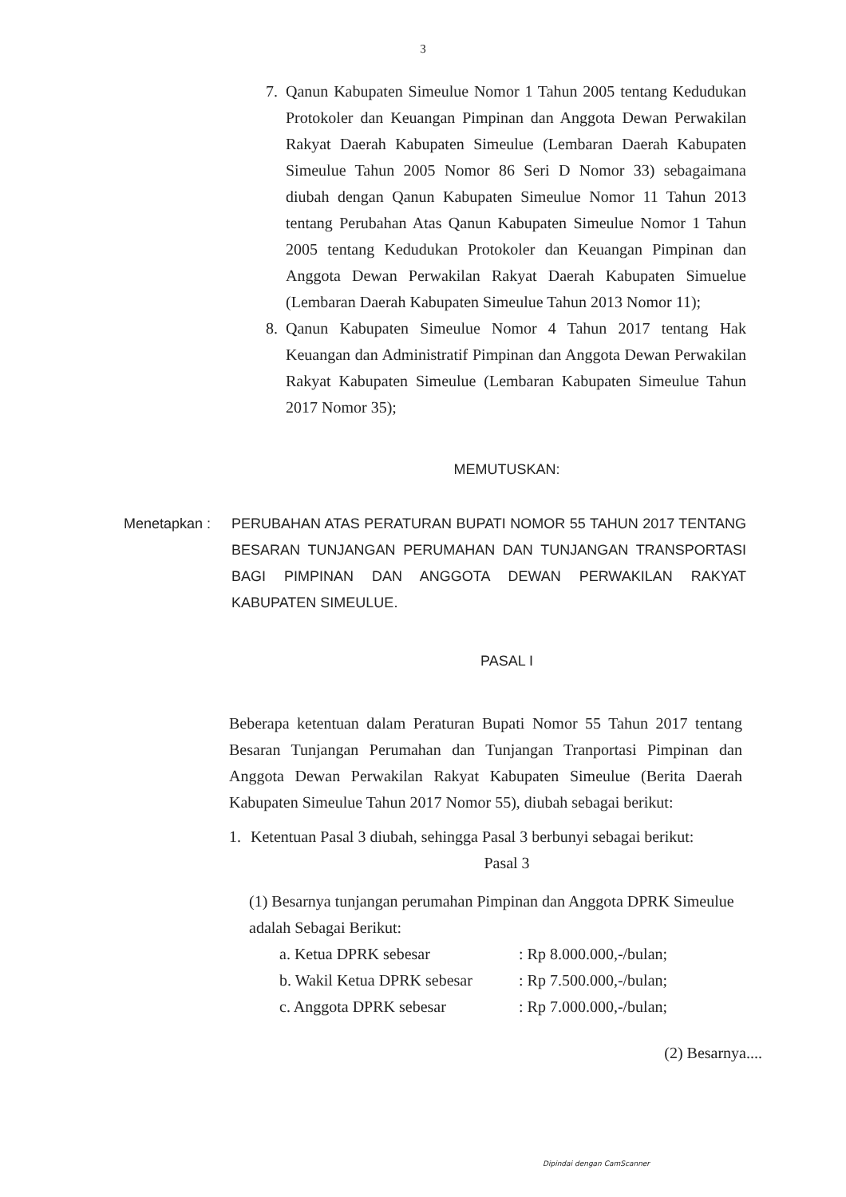3
7. Qanun Kabupaten Simeulue Nomor 1 Tahun 2005 tentang Kedudukan Protokoler dan Keuangan Pimpinan dan Anggota Dewan Perwakilan Rakyat Daerah Kabupaten Simeulue (Lembaran Daerah Kabupaten Simeulue Tahun 2005 Nomor 86 Seri D Nomor 33) sebagaimana diubah dengan Qanun Kabupaten Simeulue Nomor 11 Tahun 2013 tentang Perubahan Atas Qanun Kabupaten Simeulue Nomor 1 Tahun 2005 tentang Kedudukan Protokoler dan Keuangan Pimpinan dan Anggota Dewan Perwakilan Rakyat Daerah Kabupaten Simuelue (Lembaran Daerah Kabupaten Simeulue Tahun 2013 Nomor 11);
8. Qanun Kabupaten Simeulue Nomor 4 Tahun 2017 tentang Hak Keuangan dan Administratif Pimpinan dan Anggota Dewan Perwakilan Rakyat Kabupaten Simeulue (Lembaran Kabupaten Simeulue Tahun 2017 Nomor 35);
MEMUTUSKAN:
Menetapkan : PERUBAHAN ATAS PERATURAN BUPATI NOMOR 55 TAHUN 2017 TENTANG BESARAN TUNJANGAN PERUMAHAN DAN TUNJANGAN TRANSPORTASI BAGI PIMPINAN DAN ANGGOTA DEWAN PERWAKILAN RAKYAT KABUPATEN SIMEULUE.
PASAL I
Beberapa ketentuan dalam Peraturan Bupati Nomor 55 Tahun 2017 tentang Besaran Tunjangan Perumahan dan Tunjangan Tranportasi Pimpinan dan Anggota Dewan Perwakilan Rakyat Kabupaten Simeulue (Berita Daerah Kabupaten Simeulue Tahun 2017 Nomor 55), diubah sebagai berikut:
1. Ketentuan Pasal 3 diubah, sehingga Pasal 3 berbunyi sebagai berikut:
Pasal 3
(1) Besarnya tunjangan perumahan Pimpinan dan Anggota DPRK Simeulue adalah Sebagai Berikut:
a. Ketua DPRK sebesar: Rp 8.000.000,-/bulan;
b. Wakil Ketua DPRK sebesar: Rp 7.500.000,-/bulan;
c. Anggota DPRK sebesar: Rp 7.000.000,-/bulan;
(2) Besarnya....
Dipindai dengan CamScanner